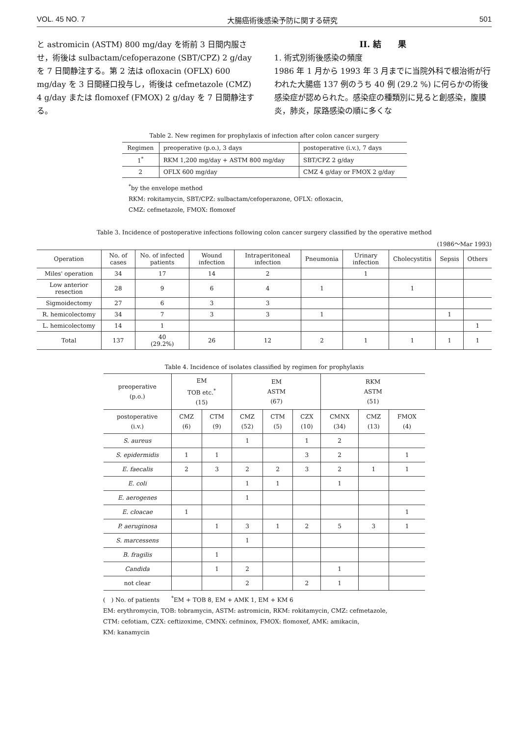VOL. 45 NO. 7 大腸癌術後感染予防に関する研究 501
と astromicin (ASTM) 800 mg/day を術前 3 日間内服させ，術後は sulbactam/cefoperazone (SBT/CPZ) 2 g/day を 7 日間静注する。第 2 法は ofloxacin (OFLX) 600 mg/day を 3 日間経口投与し，術後は cefmetazole (CMZ) 4 g/day または flomoxef (FMOX) 2 g/day を 7 日間静注する。
II. 結　　果
1. 術式別術後感染の頻度
1986 年 1 月から 1993 年 3 月までに当院外科で根治術が行われた大腸癌 137 例のうち 40 例 (29.2 %) に何らかの術後感染症が認められた。感染症の種類別に見ると創感染，腹膜炎，肺炎，尿路感染の順に多くな
Table 2. New regimen for prophylaxis of infection after colon cancer surgery
| Regimen | preoperative (p.o.), 3 days | postoperative (i.v.), 7 days |
| --- | --- | --- |
| 1<sup>*</sup> | RKM 1,200 mg/day + ASTM 800 mg/day | SBT/CPZ 2 g/day |
| 2 | OFLX 600 mg/day | CMZ 4 g/day or FMOX 2 g/day |
<sup>*</sup> by the envelope method
RKM: rokitamycin, SBT/CPZ: sulbactam/cefoperazone, OFLX: ofloxacin,
CMZ: cefmetazole, FMOX: flomoxef
Table 3. Incidence of postoperative infections following colon cancer surgery classified by the operative method
(1986～Mar 1993)
| Operation | No. of cases | No. of infected patients | Wound infection | Intraperitoneal infection | Pneumonia | Urinary infection | Cholecystitis | Sepsis | Others |
| --- | --- | --- | --- | --- | --- | --- | --- | --- | --- |
| Miles' operation | 34 | 17 | 14 | 2 | | 1 | | | |
| Low anterior resection | 28 | 9 | 6 | 4 | 1 | | 1 | | |
| Sigmoidectomy | 27 | 6 | 3 | 3 | | | | | |
| R. hemicolectomy | 34 | 7 | 3 | 3 | 1 | | | 1 | |
| L. hemicolectomy | 14 | 1 | | | | | | | 1 |
| Total | 137 | 40 (29.2%) | 26 | 12 | 2 | 1 | 1 | 1 | 1 |
Table 4. Incidence of isolates classified by regimen for prophylaxis
| preoperative (p.o.) | EM TOB etc.<sup>*</sup> (15) | | EM ASTM (67) | | | RKM ASTM (51) | | |
| --- | --- | --- | --- | --- | --- | --- | --- | --- |
| postoperative (i.v.) | CMZ (6) | CTM (9) | CMZ (52) | CTM (5) | CZX (10) | CMNX (34) | CMZ (13) | FMOX (4) |
| S. aureus | | | 1 | | 1 | 2 | | |
| S. epidermidis | 1 | 1 | | | 3 | 2 | | 1 |
| E. faecalis | 2 | 3 | 2 | 2 | 3 | 2 | 1 | 1 |
| E. coli | | | 1 | 1 | | 1 | | |
| E. aerogenes | | | 1 | | | | | |
| E. cloacae | 1 | | | | | | | 1 |
| P. aeruginosa | | 1 | 3 | 1 | 2 | 5 | 3 | 1 |
| S. marcessens | | | 1 | | | | | |
| B. fragilis | | 1 | | | | | | |
| Candida | | 1 | 2 | | | 1 | | |
| not clear | | | 2 | | 2 | 1 | | |
(　) No. of patients　　<sup>*</sup>EM + TOB 8, EM + AMK 1, EM + KM 6
EM: erythromycin, TOB: tobramycin, ASTM: astromicin, RKM: rokitamycin, CMZ: cefmetazole,
CTM: cefotiam, CZX: ceftizoxime, CMNX: cefminox, FMOX: flomoxef, AMK: amikacin,
KM: kanamycin